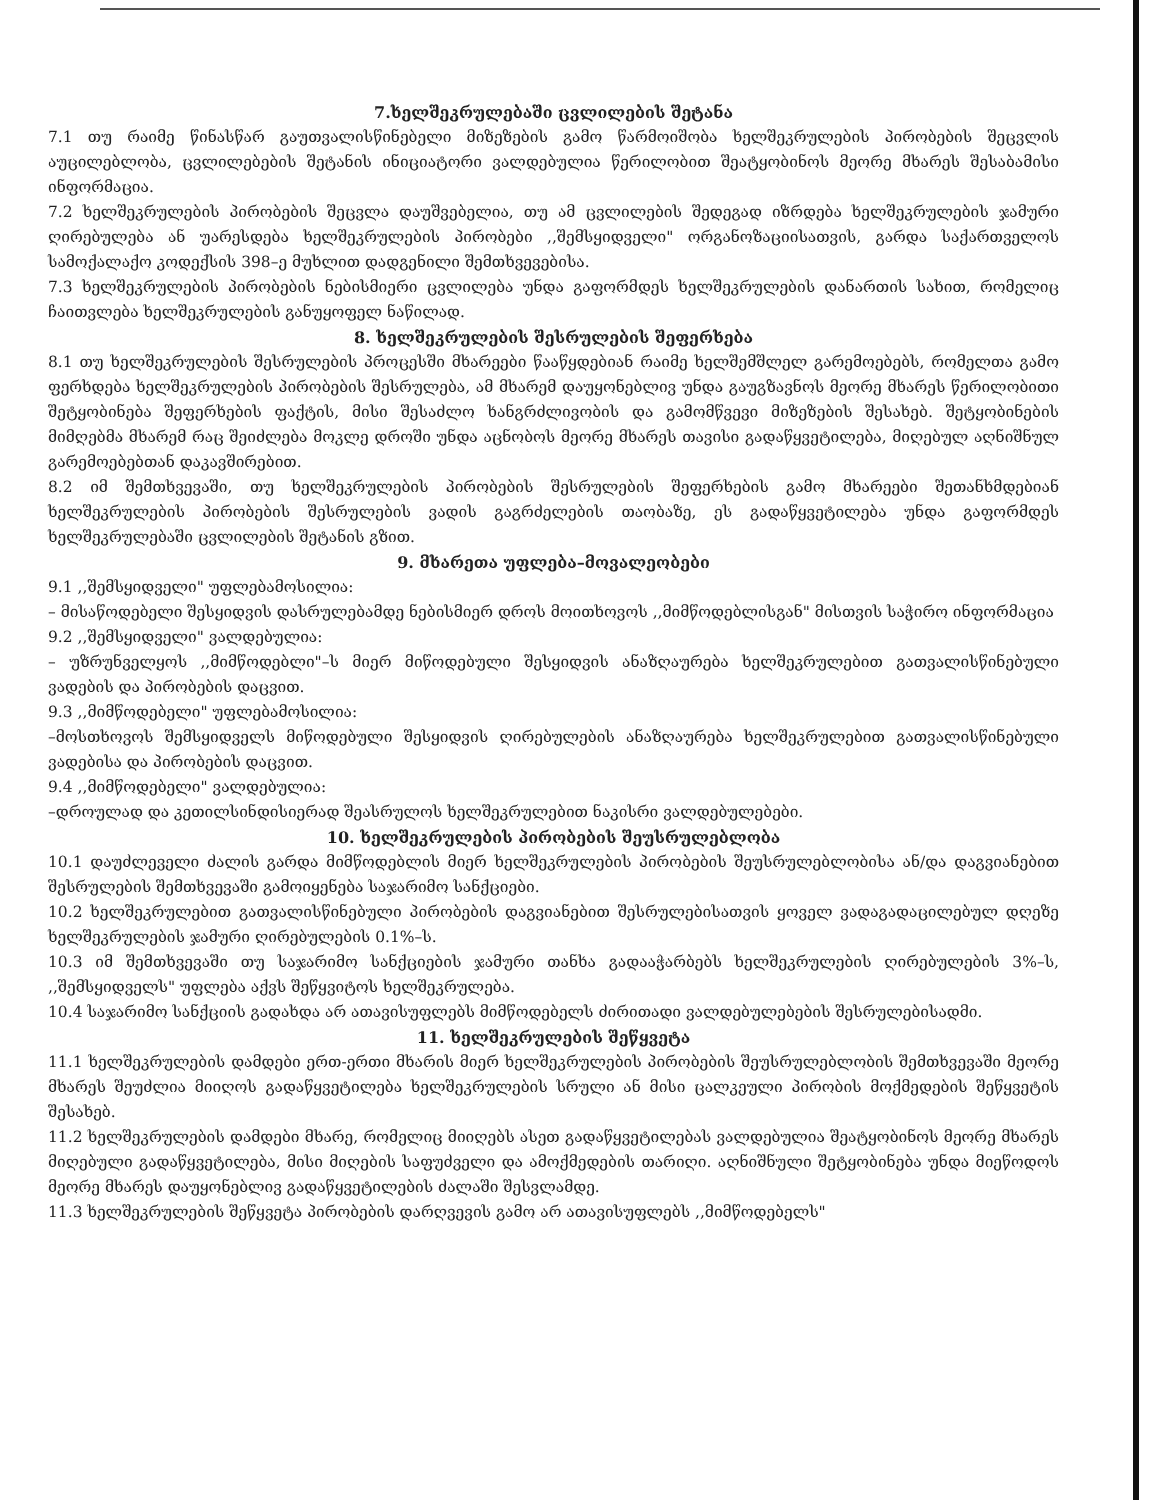7.ხელშეკრულებაში ცვლილების შეტანა
7.1 თუ რაიმე წინასწარ გაუთვალისწინებელი მიზეზების გამო წარმოიშობა ხელშეკრულების პირობების შეცვლის აუცილებლობა, ცვლილებების შეტანის ინიციატორი ვალდებულია წერილობით შეატყობინოს მეორე მხარეს შესაბამისი ინფორმაცია.
7.2 ხელშეკრულების პირობების შეცვლა დაუშვებელია, თუ ამ ცვლილების შედეგად იზრდება ხელშეკრულების ჯამური ღირებულება ან უარესდება ხელშეკრულების პირობები ,,შემსყიდველი" ორგანოზაციისათვის, გარდა საქართველოს სამოქალაქო კოდექსის 398–ე მუხლით დადგენილი შემთხვევებისა.
7.3 ხელშეკრულების პირობების ნებისმიერი ცვლილება უნდა გაფორმდეს ხელშეკრულების დანართის სახით, რომელიც ჩაითვლება ხელშეკრულების განუყოფელ ნაწილად.
8. ხელშეკრულების შესრულების შეფერხება
8.1 თუ ხელშეკრულების შესრულების პროცესში მხარეები წააწყდებიან რაიმე ხელშემშლელ გარემოებებს, რომელთა გამო ფერხდება ხელშეკრულების პირობების შესრულება, ამ მხარემ დაუყონებლივ უნდა გაუგზავნოს მეორე მხარეს წერილობითი შეტყობინება შეფერხების ფაქტის, მისი შესაძლო ხანგრძლივობის და გამომწვევი მიზეზების შესახებ. შეტყობინების მიმღებმა მხარემ რაც შეიძლება მოკლე დროში უნდა აცნობოს მეორე მხარეს თავისი გადაწყვეტილება, მიღებულ აღნიშნულ გარემოებებთან დაკავშირებით.
8.2 იმ შემთხვევაში, თუ ხელშეკრულების პირობების შესრულების შეფერხების გამო მხარეები შეთანხმდებიან ხელშეკრულების პირობების შესრულების ვადის გაგრძელების თაობაზე, ეს გადაწყვეტილება უნდა გაფორმდეს ხელშეკრულებაში ცვლილების შეტანის გზით.
9. მხარეთა უფლება–მოვალეობები
9.1 ,,შემსყიდველი" უფლებამოსილია:
– მისაწოდებელი შესყიდვის დასრულებამდე ნებისმიერ დროს მოითხოვოს ,,მიმწოდებლისგან" მისთვის საჭირო ინფორმაცია
9.2 ,,შემსყიდველი" ვალდებულია:
– უზრუნველყოს ,,მიმწოდებლი"–ს მიერ მიწოდებული შესყიდვის ანაზღაურება ხელშეკრულებით გათვალისწინებული ვადების და პირობების დაცვით.
9.3 ,,მიმწოდებელი" უფლებამოსილია:
–მოსთხოვოს შემსყიდველს მიწოდებული შესყიდვის ღირებულების ანაზღაურება ხელშეკრულებით გათვალისწინებული ვადებისა და პირობების დაცვით.
9.4 ,,მიმწოდებელი" ვალდებულია:
–დროულად და კეთილსინდისიერად შეასრულოს ხელშეკრულებით ნაკისრი ვალდებულებები.
10. ხელშეკრულების პირობების შეუსრულებლობა
10.1 დაუძლეველი ძალის გარდა მიმწოდებლის მიერ ხელშეკრულების პირობების შეუსრულებლობისა ან/და დაგვიანებით შესრულების შემთხვევაში გამოიყენება საჯარიმო სანქციები.
10.2 ხელშეკრულებით გათვალისწინებული პირობების დაგვიანებით შესრულებისათვის ყოველ ვადაგადაცილებულ დღეზე ხელშეკრულების ჯამური ღირებულების 0.1%–ს.
10.3 იმ შემთხვევაში თუ საჯარიმო სანქციების ჯამური თანხა გადააჭარბებს ხელშეკრულების ღირებულების 3%–ს, ,,შემსყიდველს" უფლება აქვს შეწყვიტოს ხელშეკრულება.
10.4 საჯარიმო სანქციის გადახდა არ ათავისუფლებს მიმწოდებელს ძირითადი ვალდებულებების შესრულებისადმი.
11. ხელშეკრულების შეწყვეტა
11.1 ხელშეკრულების დამდები ერთ-ერთი მხარის მიერ ხელშეკრულების პირობების შეუსრულებლობის შემთხვევაში მეორე მხარეს შეუძლია მიიღოს გადაწყვეტილება ხელშეკრულების სრული ან მისი ცალკეული პირობის მოქმედების შეწყვეტის შესახებ.
11.2 ხელშეკრულების დამდები მხარე, რომელიც მიიღებს ასეთ გადაწყვეტილებას ვალდებულია შეატყობინოს მეორე მხარეს მიღებული გადაწყვეტილება, მისი მიღების საფუძველი და ამოქმედების თარიღი. აღნიშნული შეტყობინება უნდა მიეწოდოს მეორე მხარეს დაუყონებლივ გადაწყვეტილების ძალაში შესვლამდე.
11.3 ხელშეკრულების შეწყვეტა პირობების დარღვევის გამო არ ათავისუფლებს ,,მიმწოდებელს"